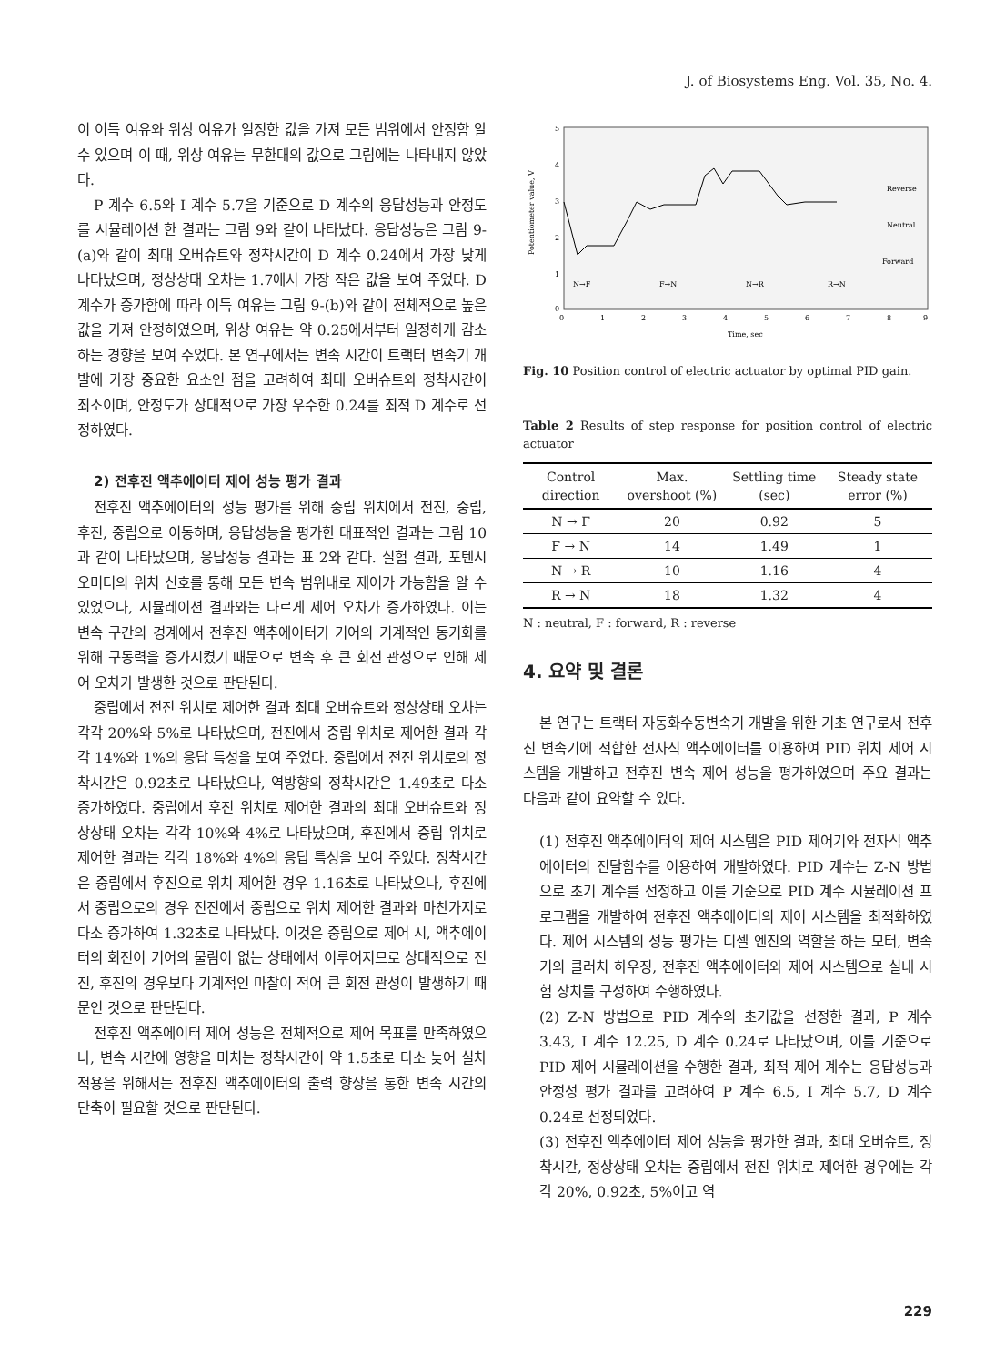J. of Biosystems Eng. Vol. 35, No. 4.
이 이득 여유와 위상 여유가 일정한 값을 가져 모든 범위에서 안정함 알 수 있으며 이 때, 위상 여유는 무한대의 값으로 그림에는 나타내지 않았다.
P 계수 6.5와 I 계수 5.7을 기준으로 D 계수의 응답성능과 안정도를 시뮬레이션 한 결과는 그림 9와 같이 나타났다. 응답성능은 그림 9-(a)와 같이 최대 오버슈트와 정착시간이 D 계수 0.24에서 가장 낮게 나타났으며, 정상상태 오차는 1.7에서 가장 작은 값을 보여 주었다. D 계수가 증가함에 따라 이득 여유는 그림 9-(b)와 같이 전체적으로 높은 값을 가져 안정하였으며, 위상 여유는 약 0.25에서부터 일정하게 감소하는 경향을 보여 주었다. 본 연구에서는 변속 시간이 트랙터 변속기 개발에 가장 중요한 요소인 점을 고려하여 최대 오버슈트와 정착시간이 최소이며, 안정도가 상대적으로 가장 우수한 0.24를 최적 D 계수로 선정하였다.
2) 전후진 액추에이터 제어 성능 평가 결과
전후진 액추에이터의 성능 평가를 위해 중립 위치에서 전진, 중립, 후진, 중립으로 이동하며, 응답성능을 평가한 대표적인 결과는 그림 10과 같이 나타났으며, 응답성능 결과는 표 2와 같다. 실험 결과, 포텐시오미터의 위치 신호를 통해 모든 변속 범위내로 제어가 가능함을 알 수 있었으나, 시뮬레이션 결과와는 다르게 제어 오차가 증가하였다. 이는 변속 구간의 경계에서 전후진 액추에이터가 기어의 기계적인 동기화를 위해 구동력을 증가시켰기 때문으로 변속 후 큰 회전 관성으로 인해 제어 오차가 발생한 것으로 판단된다.
중립에서 전진 위치로 제어한 결과 최대 오버슈트와 정상상태 오차는 각각 20%와 5%로 나타났으며, 전진에서 중립 위치로 제어한 결과 각각 14%와 1%의 응답 특성을 보여 주었다. 중립에서 전진 위치로의 정착시간은 0.92초로 나타났으나, 역방향의 정착시간은 1.49초로 다소 증가하였다. 중립에서 후진 위치로 제어한 결과의 최대 오버슈트와 정상상태 오차는 각각 10%와 4%로 나타났으며, 후진에서 중립 위치로 제어한 결과는 각각 18%와 4%의 응답 특성을 보여 주었다. 정착시간은 중립에서 후진으로 위치 제어한 경우 1.16초로 나타났으나, 후진에서 중립으로의 경우 전진에서 중립으로 위치 제어한 결과와 마찬가지로 다소 증가하여 1.32초로 나타났다. 이것은 중립으로 제어 시, 액추에이터의 회전이 기어의 물림이 없는 상태에서 이루어지므로 상대적으로 전진, 후진의 경우보다 기계적인 마찰이 적어 큰 회전 관성이 발생하기 때문인 것으로 판단된다.
전후진 액추에이터 제어 성능은 전체적으로 제어 목표를 만족하였으나, 변속 시간에 영향을 미치는 정착시간이 약 1.5초로 다소 늦어 실차 적용을 위해서는 전후진 액추에이터의 출력 향상을 통한 변속 시간의 단축이 필요할 것으로 판단된다.
5
4
3
2
1
0
0
1
2
3
4
5
6
7
8
9
Reverse
Neutral
Forward
N→F
F→N
N→R
R→N
Time, sec
Potentiometer value, V
Fig. 10 Position control of electric actuator by optimal PID gain.
Table 2 Results of step response for position control of electric actuator
| Control direction | Max. overshoot (%) | Settling time (sec) | Steady state error (%) |
| --- | --- | --- | --- |
| N → F | 20 | 0.92 | 5 |
| F → N | 14 | 1.49 | 1 |
| N → R | 10 | 1.16 | 4 |
| R → N | 18 | 1.32 | 4 |
N : neutral, F : forward, R : reverse
4. 요약 및 결론
본 연구는 트랙터 자동화수동변속기 개발을 위한 기초 연구로서 전후진 변속기에 적합한 전자식 액추에이터를 이용하여 PID 위치 제어 시스템을 개발하고 전후진 변속 제어 성능을 평가하였으며 주요 결과는 다음과 같이 요약할 수 있다.
(1) 전후진 액추에이터의 제어 시스템은 PID 제어기와 전자식 액추에이터의 전달함수를 이용하여 개발하였다. PID 계수는 Z-N 방법으로 초기 계수를 선정하고 이를 기준으로 PID 계수 시뮬레이션 프로그램을 개발하여 전후진 액추에이터의 제어 시스템을 최적화하였다. 제어 시스템의 성능 평가는 디젤 엔진의 역할을 하는 모터, 변속기의 클러치 하우징, 전후진 액추에이터와 제어 시스템으로 실내 시험 장치를 구성하여 수행하였다.
(2) Z-N 방법으로 PID 계수의 초기값을 선정한 결과, P 계수 3.43, I 계수 12.25, D 계수 0.24로 나타났으며, 이를 기준으로 PID 제어 시뮬레이션을 수행한 결과, 최적 제어 계수는 응답성능과 안정성 평가 결과를 고려하여 P 계수 6.5, I 계수 5.7, D 계수 0.24로 선정되었다.
(3) 전후진 액추에이터 제어 성능을 평가한 결과, 최대 오버슈트, 정착시간, 정상상태 오차는 중립에서 전진 위치로 제어한 경우에는 각각 20%, 0.92초, 5%이고 역
229